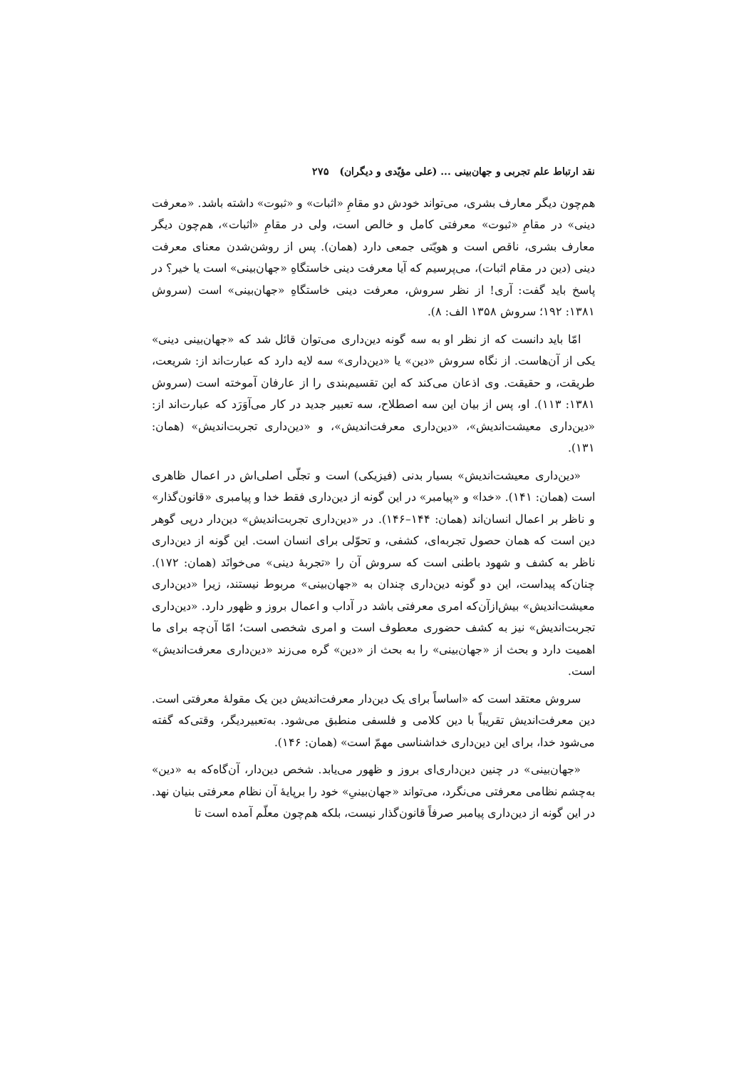نقد ارتباط علم تجربی و جهان‌بینی ... (علی مؤیّدی و دیگران) ۲۷۵
هم‌چون دیگر معارف بشری، می‌تواند خودش دو مقامِ «اثبات» و «ثبوت» داشته باشد. «معرفت دینی» در مقامِ «ثبوت» معرفتی کامل و خالص است، ولی در مقامِ «اثبات»، هم‌چون دیگر معارف بشری، ناقص است و هویّتی جمعی دارد (همان). پس از روشن‌شدن معنای معرفت دینی (دین در مقام اثبات)، می‌پرسیم که آیا معرفت دینی خاستگاهِ «جهان‌بینی» است یا خیر؟ در پاسخ باید گفت: آری! از نظر سروش، معرفت دینی خاستگاهِ «جهان‌بینی» است (سروش ۱۳۸۱: ۱۹۲؛ سروش ۱۳۵۸ الف: ۸).
امّا باید دانست که از نظر او به سه گونه دین‌داری می‌توان قائل شد که «جهان‌بینی دینی» یکی از آن‌هاست. از نگاه سروش «دین» یا «دین‌داری» سه لایه دارد که عبارت‌اند از: شریعت، طریقت، و حقیقت. وی اذعان می‌کند که این تقسیم‌بندی را از عارفان آموخته است (سروش ۱۳۸۱: ۱۱۳). او، پس از بیان این سه اصطلاح، سه تعبیر جدید در کار می‌آوَرَد که عبارت‌اند از: «دین‌داری معیشت‌اندیش»، «دین‌داری معرفت‌اندیش»، و «دین‌داری تجربت‌اندیش» (همان: ۱۳۱).
«دین‌داری معیشت‌اندیش» بسیار بدنی (فیزیکی) است و تجلّی اصلی‌اش در اعمال ظاهری است (همان: ۱۴۱). «خدا» و «پیامبر» در این گونه از دین‌داری فقط خدا و پیامبری «قانون‌گذار» و ناظر بر اعمال انسان‌اند (همان: ۱۴۴–۱۴۶). در «دین‌داری تجربت‌اندیش» دین‌دار درپی گوهر دین است که همان حصول تجربه‌ای، کشفی، و تحوّلی برای انسان است. این گونه از دین‌داری ناظر به کشف و شهود باطنی است که سروش آن را «تجربهٔ دینی» می‌خوانَد (همان: ۱۷۲). چنان‌که پیداست، این دو گونه دین‌داری چندان به «جهان‌بینی» مربوط نیستند، زیرا «دین‌داری معیشت‌اندیش» بیش‌ازآن‌که امری معرفتی باشد در آداب و اعمال بروز و ظهور دارد. «دین‌داری تجربت‌اندیش» نیز به کشف حضوری معطوف است و امری شخصی است؛ امّا آن‌چه برای ما اهمیت دارد و بحث از «جهان‌بینی» را به بحث از «دین» گره می‌زند «دین‌داری معرفت‌اندیش» است.
سروش معتقد است که «اساساً برای یک دین‌دار معرفت‌اندیش دین یک مقولهٔ معرفتی است. دین معرفت‌اندیش تقریباً با دین کلامی و فلسفی منطبق می‌شود. به‌تعبیردیگر، وقتی‌که گفته می‌شود خدا، برای این دین‌داری خداشناسی مهمّ است» (همان: ۱۴۶).
«جهان‌بینی» در چنین دین‌داری‌ای بروز و ظهور می‌یابد. شخص دین‌دار، آن‌گاه‌که به «دین» به‌چشم نظامی معرفتی می‌نگرد، می‌تواند «جهان‌بینیِ» خود را برپایهٔ آن نظام معرفتی بنیان نهد. در این گونه از دین‌داری پیامبر صرفاً قانون‌گذار نیست، بلکه هم‌چون معلّم آمده است تا